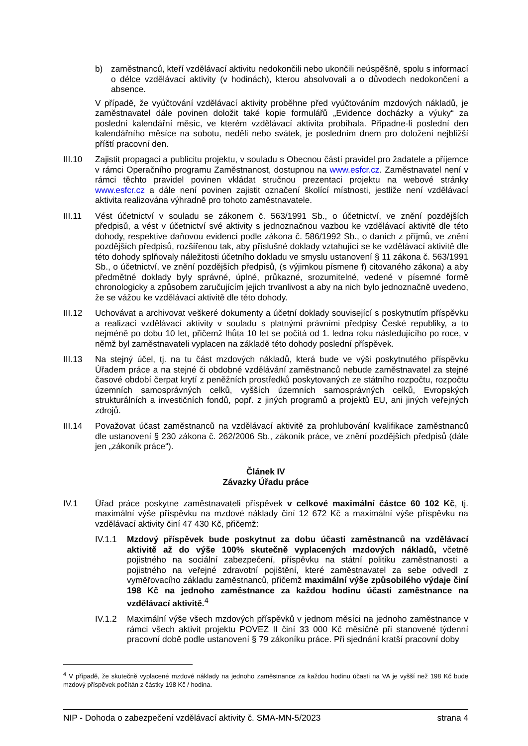b) zaměstnanců, kteří vzdělávací aktivitu nedokončili nebo ukončili neúspěšně, spolu s informací o délce vzdělávací aktivity (v hodinách), kterou absolvovali a o důvodech nedokončení a absence.
V případě, že vyúčtování vzdělávací aktivity proběhne před vyúčtováním mzdových nákladů, je zaměstnavatel dále povinen doložit také kopie formulářů „Evidence docházky a výuky“ za poslední kalendářní měsíc, ve kterém vzdělávací aktivita probíhala. Připadne-li poslední den kalendářního měsíce na sobotu, neděli nebo svátek, je posledním dnem pro doložení nejbližší příští pracovní den.
III.10 Zajistit propagaci a publicitu projektu, v souladu s Obecnou částí pravidel pro žadatele a příjemce v rámci Operačního programu Zaměstnanost, dostupnou na www.esfcr.cz. Zaměstnavatel není v rámci těchto pravidel povinen vkládat stručnou prezentaci projektu na webové stránky www.esfcr.cz a dále není povinen zajistit označení školící místnosti, jestliže není vzdělávací aktivita realizována výhradně pro tohoto zaměstnavatele.
III.11 Vést účetnictví v souladu se zákonem č. 563/1991 Sb., o účetnictví, ve znění pozdějších předpisů, a vést v účetnictví své aktivity s jednoznačnou vazbou ke vzdělávací aktivitě dle této dohody, respektive daňovou evidenci podle zákona č. 586/1992 Sb., o daních z příjmů, ve znění pozdějších předpisů, rozšířenou tak, aby příslušné doklady vztahující se ke vzdělávací aktivitě dle této dohody splňovaly náležitosti účetního dokladu ve smyslu ustanovení § 11 zákona č. 563/1991 Sb., o účetnictví, ve znění pozdějších předpisů, (s výjimkou písmene f) citovaného zákona) a aby předmětné doklady byly správné, úplné, průkazné, srozumitelné, vedené v písemné formě chronologicky a způsobem zaručujícím jejich trvanlivost a aby na nich bylo jednoznačně uvedeno, že se vážou ke vzdělávací aktivitě dle této dohody.
III.12 Uchovávat a archivovat veškeré dokumenty a účetní doklady související s poskytnutím příspěvku a realizací vzdělávací aktivity v souladu s platnými právními předpisy České republiky, a to nejméně po dobu 10 let, přičemž lhůta 10 let se počítá od 1. ledna roku následujícího po roce, v němž byl zaměstnavateli vyplacen na základě této dohody poslední příspěvek.
III.13 Na stejný účel, tj. na tu část mzdových nákladů, která bude ve výši poskytnutého příspěvku Úřadem práce a na stejné či obdobné vzdělávání zaměstnanců nebude zaměstnavatel za stejné časové období čerpat krytí z peněžních prostředků poskytovaných ze státního rozpočtu, rozpočtu územních samosprávných celků, vyšších územních samosprávných celků, Evropských strukturálních a investičních fondů, popř. z jiných programů a projektů EU, ani jiných veřejných zdrojů.
III.14 Považovat účast zaměstnanců na vzdělávací aktivitě za prohlubování kvalifikace zaměstnanců dle ustanovení § 230 zákona č. 262/2006 Sb., zákoník práce, ve znění pozdějších předpisů (dále jen „zákoník práce“).
Článek IV
Závazky Úřadu práce
IV.1 Úřad práce poskytne zaměstnavateli příspěvek v celkové maximální částce 60 102 Kč, tj. maximální výše příspěvku na mzdové náklady činí 12 672 Kč a maximální výše příspěvku na vzdělávací aktivity činí 47 430 Kč, přičemž:
IV.1.1 Mzdový příspěvek bude poskytnut za dobu účasti zaměstnanců na vzdělávací aktivitě až do výše 100% skutečně vyplacených mzdových nákladů, včetně pojistného na sociální zabezpečení, příspěvku na státní politiku zaměstnanosti a pojistného na veřejné zdravotní pojištění, které zaměstnavatel za sebe odvedl z vyměřovacího základu zaměstnanců, přičemž maximální výše způsobilého výdaje činí 198 Kč na jednoho zaměstnance za každou hodinu účasti zaměstnance na vzdělávací aktivitě.<sup>4</sup>
IV.1.2 Maximální výše všech mzdových příspěvků v jednom měsíci na jednoho zaměstnance v rámci všech aktivit projektu POVEZ II činí 33 000 Kč měsíčně při stanovené týdenní pracovní době podle ustanovení § 79 zákoníku práce. Při sjednání kratší pracovní doby
<sup>4</sup> V případě, že skutečně vyplacené mzdové náklady na jednoho zaměstnance za každou hodinu účasti na VA je vyšší než 198 Kč bude mzdový příspěvek počítán z částky 198 Kč / hodina.
NIP - Dohoda o zabezpečení vzdělávací aktivity č. SMA-MN-5/2023 strana 4